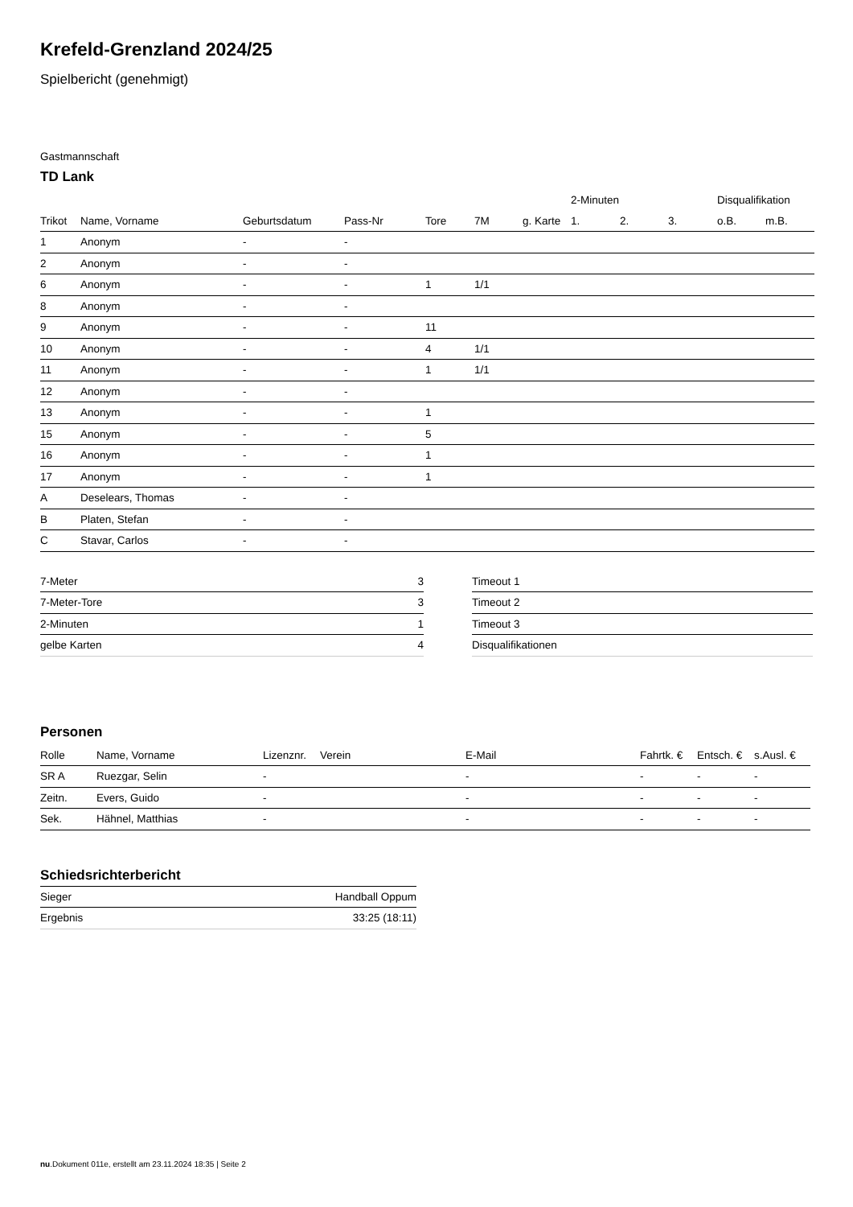Krefeld-Grenzland 2024/25
Spielbericht (genehmigt)
Gastmannschaft
TD Lank
| | | | | | | | 2-Minuten | | | Disqualifikation | |
| --- | --- | --- | --- | --- | --- | --- | --- | --- | --- | --- | --- |
| Trikot | Name, Vorname | Geburtsdatum | Pass-Nr | Tore | 7M | g. Karte | 1. | 2. | 3. | o.B. | m.B. |
| 1 | Anonym | - | - | | | | | | | | |
| 2 | Anonym | - | - | | | | | | | | |
| 6 | Anonym | - | - | 1 | 1/1 | | | | | | |
| 8 | Anonym | - | - | | | | | | | | |
| 9 | Anonym | - | - | 11 | | | | | | | |
| 10 | Anonym | - | - | 4 | 1/1 | | | | | | |
| 11 | Anonym | - | - | 1 | 1/1 | | | | | | |
| 12 | Anonym | - | - | | | | | | | | |
| 13 | Anonym | - | - | 1 | | | | | | | |
| 15 | Anonym | - | - | 5 | | | | | | | |
| 16 | Anonym | - | - | 1 | | | | | | | |
| 17 | Anonym | - | - | 1 | | | | | | | |
| A | Deselears, Thomas | - | - | | | | | | | | |
| B | Platen, Stefan | - | - | | | | | | | | |
| C | Stavar, Carlos | - | - | | | | | | | | |
| 7-Meter | 3 |
| 7-Meter-Tore | 3 |
| 2-Minuten | 1 |
| gelbe Karten | 4 |
| Timeout 1 |
| Timeout 2 |
| Timeout 3 |
| Disqualifikationen |
Personen
| Rolle | Name, Vorname | Lizenznr. | Verein | E-Mail | Fahrtk. € | Entsch. € | s.Ausl. € |
| --- | --- | --- | --- | --- | --- | --- | --- |
| SR A | Ruezgar, Selin | - | | - | - | - | - |
| Zeitn. | Evers, Guido | - | | - | - | - | - |
| Sek. | Hähnel, Matthias | - | | - | - | - | - |
Schiedsrichterbericht
| Sieger | Handball Oppum |
| Ergebnis | 33:25 (18:11) |
nu.Dokument 011e, erstellt am 23.11.2024 18:35 | Seite 2